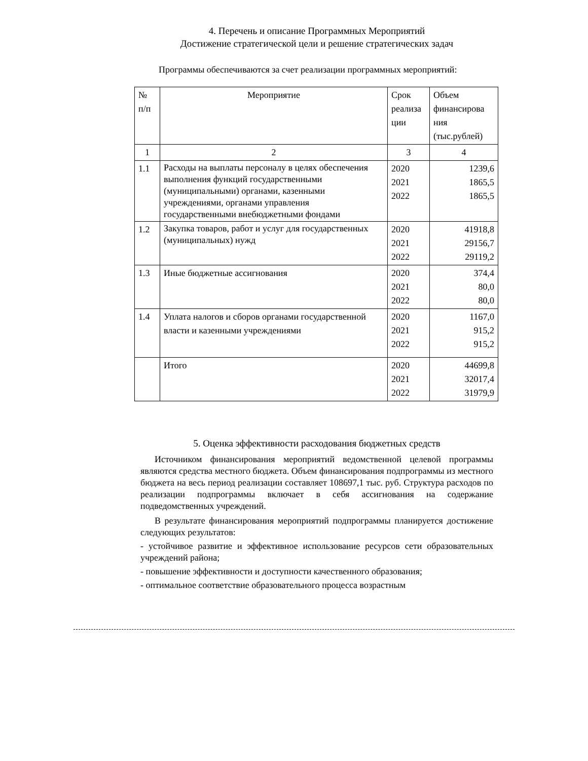4. Перечень и описание Программных Мероприятий
Достижение стратегической цели и решение стратегических задач
Программы обеспечиваются за счет реализации программных мероприятий:
| № п/п | Мероприятие | Срок реализа ции | Объем финансирова ния (тыс.рублей) |
| --- | --- | --- | --- |
| 1 | 2 | 3 | 4 |
| 1.1 | Расходы на выплаты персоналу в целях обеспечения выполнения функций государственными (муниципальными) органами, казенными учреждениями, органами управления государственными внебюджетными фондами | 2020 2021 2022 | 1239,6 1865,5 1865,5 |
| 1.2 | Закупка товаров, работ и услуг для государственных (муниципальных) нужд | 2020 2021 2022 | 41918,8 29156,7 29119,2 |
| 1.3 | Иные бюджетные ассигнования | 2020 2021 2022 | 374,4 80,0 80,0 |
| 1.4 | Уплата налогов и сборов органами государственной власти и казенными учреждениями | 2020 2021 2022 | 1167,0 915,2 915,2 |
| | Итого | 2020 2021 2022 | 44699,8 32017,4 31979,9 |
5. Оценка эффективности расходования бюджетных средств
Источником финансирования мероприятий ведомственной целевой программы являются средства местного бюджета. Объем финансирования подпрограммы из местного бюджета на весь период реализации составляет 108697,1 тыс. руб. Структура расходов по реализации подпрограммы включает в себя ассигнования на содержание подведомственных учреждений.
В результате финансирования мероприятий подпрограммы планируется достижение следующих результатов:
- устойчивое развитие и эффективное использование ресурсов сети образовательных учреждений района;
- повышение эффективности и доступности качественного образования;
- оптимальное соответствие образовательного процесса возрастным